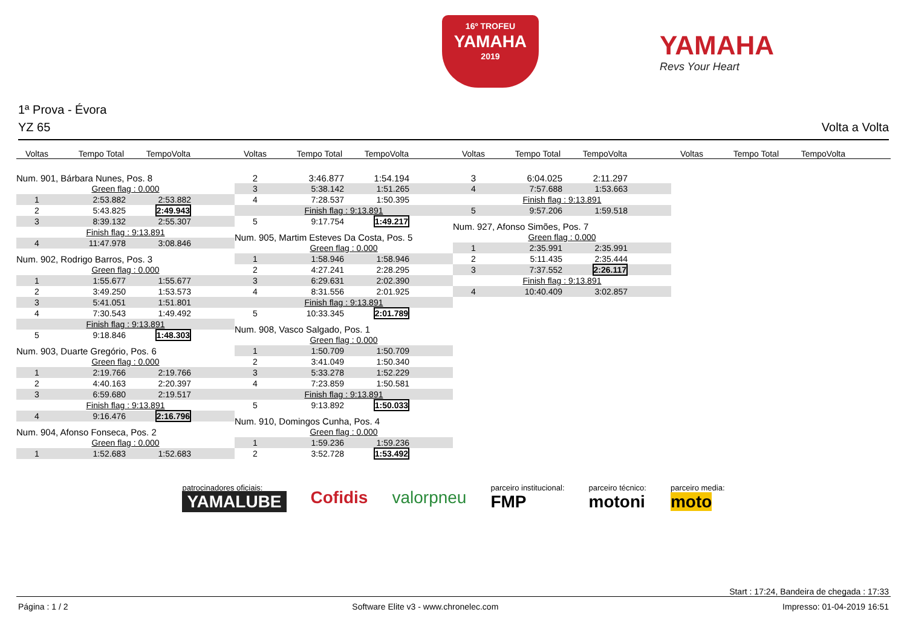16º TROFEU
YAMAHA
2019
YAMAHA
Revs Your Heart
1ª Prova - Évora
YZ 65 Volta a Volta
Voltas Tempo Total TempoVolta Voltas Tempo Total TempoVolta Voltas Tempo Total TempoVolta Voltas Tempo Total TempoVolta
| Num. 901, Bárbara Nunes, Pos. 8 | | |
| Green flag : 0.000 | | |
| 1 | 2:53.882 | 2:53.882 |
| 2 | 5:43.825 | 2:49.943 |
| 3 | 8:39.132 | 2:55.307 |
| Finish flag : 9:13.891 | | |
| 4 | 11:47.978 | 3:08.846 |
| Num. 902, Rodrigo Barros, Pos. 3 | | |
| Green flag : 0.000 | | |
| 1 | 1:55.677 | 1:55.677 |
| 2 | 3:49.250 | 1:53.573 |
| 3 | 5:41.051 | 1:51.801 |
| 4 | 7:30.543 | 1:49.492 |
| Finish flag : 9:13.891 | | |
| 5 | 9:18.846 | 1:48.303 |
| Num. 903, Duarte Gregório, Pos. 6 | | |
| Green flag : 0.000 | | |
| 1 | 2:19.766 | 2:19.766 |
| 2 | 4:40.163 | 2:20.397 |
| 3 | 6:59.680 | 2:19.517 |
| Finish flag : 9:13.891 | | |
| 4 | 9:16.476 | 2:16.796 |
| Num. 904, Afonso Fonseca, Pos. 2 | | |
| Green flag : 0.000 | | |
| 1 | 1:52.683 | 1:52.683 |
| 2 | 3:46.877 | 1:54.194 |
| 3 | 5:38.142 | 1:51.265 |
| 4 | 7:28.537 | 1:50.395 |
| Finish flag : 9:13.891 | | |
| 5 | 9:17.754 | 1:49.217 |
| Num. 905, Martim Esteves Da Costa, Pos. 5 | | |
| Green flag : 0.000 | | |
| 1 | 1:58.946 | 1:58.946 |
| 2 | 4:27.241 | 2:28.295 |
| 3 | 6:29.631 | 2:02.390 |
| 4 | 8:31.556 | 2:01.925 |
| Finish flag : 9:13.891 | | |
| 5 | 10:33.345 | 2:01.789 |
| Num. 908, Vasco Salgado, Pos. 1 | | |
| Green flag : 0.000 | | |
| 1 | 1:50.709 | 1:50.709 |
| 2 | 3:41.049 | 1:50.340 |
| 3 | 5:33.278 | 1:52.229 |
| 4 | 7:23.859 | 1:50.581 |
| Finish flag : 9:13.891 | | |
| 5 | 9:13.892 | 1:50.033 |
| Num. 910, Domingos Cunha, Pos. 4 | | |
| Green flag : 0.000 | | |
| 1 | 1:59.236 | 1:59.236 |
| 2 | 3:52.728 | 1:53.492 |
| 3 | 6:04.025 | 2:11.297 |
| 4 | 7:57.688 | 1:53.663 |
| Finish flag : 9:13.891 | | |
| 5 | 9:57.206 | 1:59.518 |
| Num. 927, Afonso Simões, Pos. 7 | | |
| Green flag : 0.000 | | |
| 1 | 2:35.991 | 2:35.991 |
| 2 | 5:11.435 | 2:35.444 |
| 3 | 7:37.552 | 2:26.117 |
| Finish flag : 9:13.891 | | |
| 4 | 10:40.409 | 3:02.857 |
patrocinadores oficiais:
YAMALUBE
Cofidis valorpneu
parceiro institucional:
FMP
parceiro técnico:
motoni
parceiro media:
moto
Start : 17:24, Bandeira de chegada : 17:33
Página : 1 / 2 Software Elite v3 - www.chronelec.com Impresso: 01-04-2019 16:51